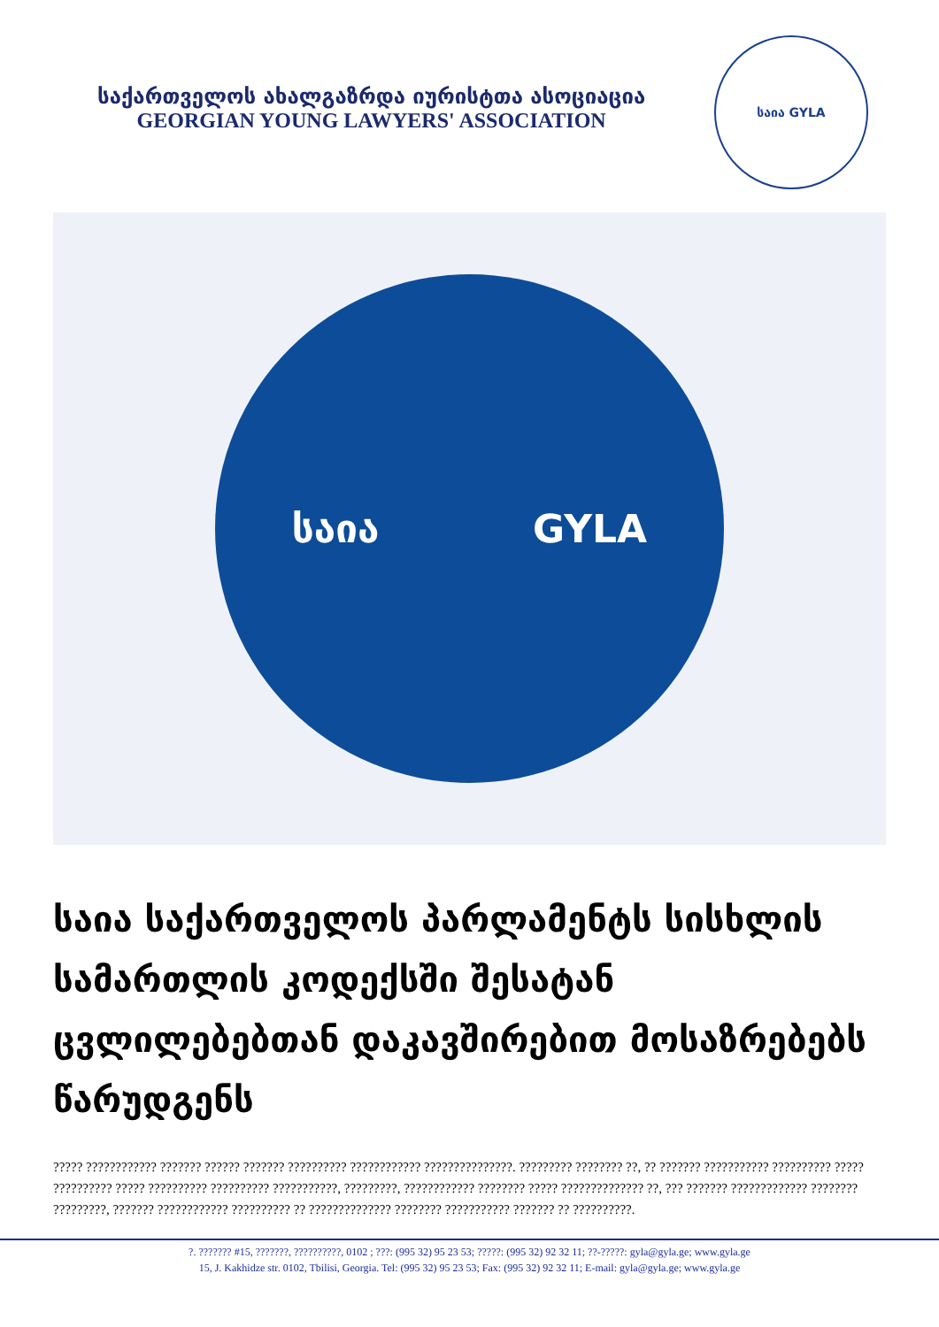საქართველოს ახალგაზრდა იურისტთა ასოციაცია
GEORGIAN YOUNG LAWYERS' ASSOCIATION
საია GYLA
საია GYLA
საია საქართველოს პარლამენტს სისხლის სამართლის კოდექსში შესატან ცვლილებებთან დაკავშირებით მოსაზრებებს წარუდგენს
????? ???????????? ??????? ?????? ??????? ?????????? ???????????? ???????????????. ????????? ???????? ??, ?? ??????? ??????????? ?????????? ????? ?????????? ????? ?????????? ?????????? ???????????, ?????????, ???????????? ???????? ????? ?????????????? ??, ??? ??????? ????????????? ???????? ?????????, ??????? ???????????? ?????????? ?? ?????????????? ???????? ??????????? ??????? ?? ??????????.
?. ??????? #15, ???????, ??????????, 0102 ; ???: (995 32) 95 23 53; ?????: (995 32) 92 32 11; ??-?????: gyla@gyla.ge; www.gyla.ge
15, J. Kakhidze str. 0102, Tbilisi, Georgia. Tel: (995 32) 95 23 53; Fax: (995 32) 92 32 11; E-mail: gyla@gyla.ge; www.gyla.ge